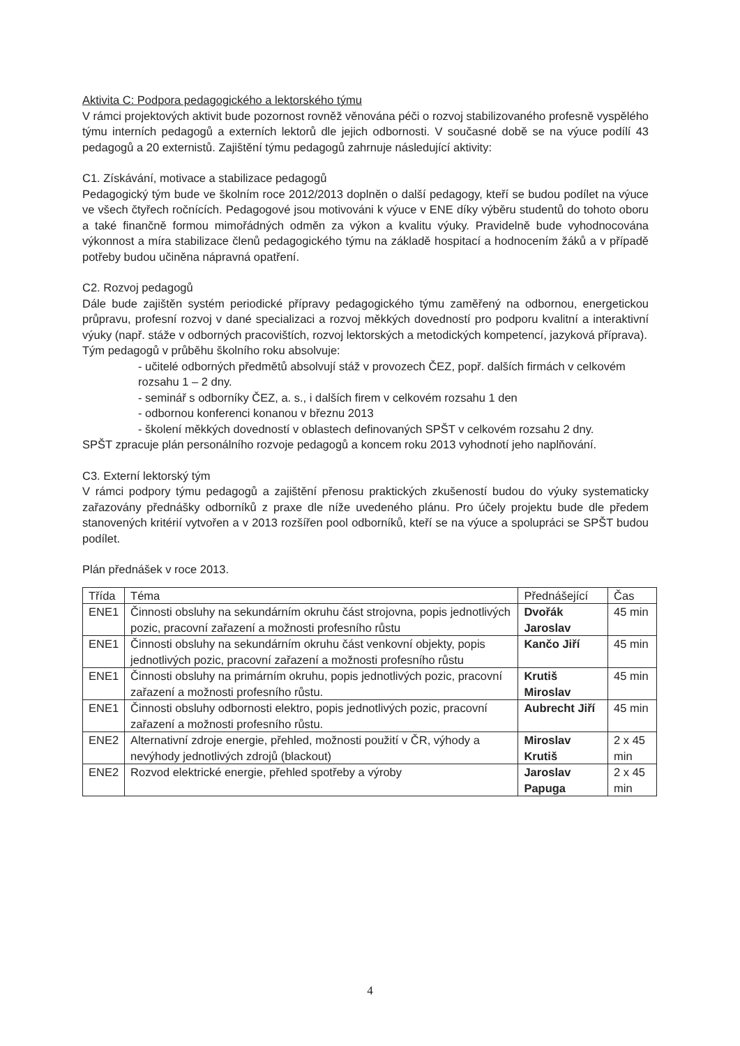Aktivita C: Podpora pedagogického a lektorského týmu
V rámci projektových aktivit bude pozornost rovněž věnována péči o rozvoj stabilizovaného profesně vyspělého týmu interních pedagogů a externích lektorů dle jejich odbornosti. V současné době se na výuce podílí 43 pedagogů a 20 externistů. Zajištění týmu pedagogů zahrnuje následující aktivity:
C1. Získávání, motivace a stabilizace pedagogů
Pedagogický tým bude ve školním roce 2012/2013 doplněn o další pedagogy, kteří se budou podílet na výuce ve všech čtyřech ročnících. Pedagogové jsou motivováni k výuce v ENE díky výběru studentů do tohoto oboru a také finančně formou mimořádných odměn za výkon a kvalitu výuky. Pravidelně bude vyhodnocována výkonnost a míra stabilizace členů pedagogického týmu na základě hospitací a hodnocením žáků a v případě potřeby budou učiněna nápravná opatření.
C2. Rozvoj pedagogů
Dále bude zajištěn systém periodické přípravy pedagogického týmu zaměřený na odbornou, energetickou průpravu, profesní rozvoj v dané specializaci a rozvoj měkkých dovedností pro podporu kvalitní a interaktivní výuky (např. stáže v odborných pracovištích, rozvoj lektorských a metodických kompetencí, jazyková příprava).
Tým pedagogů v průběhu školního roku absolvuje:
- učitelé odborných předmětů absolvují stáž v provozech ČEZ, popř. dalších firmách v celkovém rozsahu 1 – 2 dny.
- seminář s odborníky ČEZ, a. s., i dalších firem v celkovém rozsahu 1 den
- odbornou konferenci konanou v březnu 2013
- školení měkkých dovedností v oblastech definovaných SPŠT v celkovém rozsahu 2 dny.
SPŠT zpracuje plán personálního rozvoje pedagogů a koncem roku 2013 vyhodnotí jeho naplňování.
C3. Externí lektorský tým
V rámci podpory týmu pedagogů a zajištění přenosu praktických zkušeností budou do výuky systematicky zařazovány přednášky odborníků z praxe dle níže uvedeného plánu. Pro účely projektu bude dle předem stanovených kritérií vytvořen a v 2013 rozšířen pool odborníků, kteří se na výuce a spolupráci se SPŠT budou podílet.
Plán přednášek v roce 2013.
| Třída | Téma | Přednášející | Čas |
| ENE1 | Činnosti obsluhy na sekundárním okruhu část strojovna, popis jednotlivých pozic, pracovní zařazení a možnosti profesního růstu | Dvořák Jaroslav | 45 min |
| ENE1 | Činnosti obsluhy na sekundárním okruhu část venkovní objekty, popis jednotlivých pozic, pracovní zařazení a možnosti profesního růstu | Kančo Jiří | 45 min |
| ENE1 | Činnosti obsluhy na primárním okruhu, popis jednotlivých pozic, pracovní zařazení a možnosti profesního růstu. | Krutiš Miroslav | 45 min |
| ENE1 | Činnosti obsluhy odbornosti elektro, popis jednotlivých pozic, pracovní zařazení a možnosti profesního růstu. | Aubrecht Jiří | 45 min |
| ENE2 | Alternativní zdroje energie, přehled, možnosti použití v ČR, výhody a nevýhody jednotlivých zdrojů (blackout) | Miroslav Krutiš | 2 x 45 min |
| ENE2 | Rozvod elektrické energie, přehled spotřeby a výroby | Jaroslav Papuga | 2 x 45 min |
4